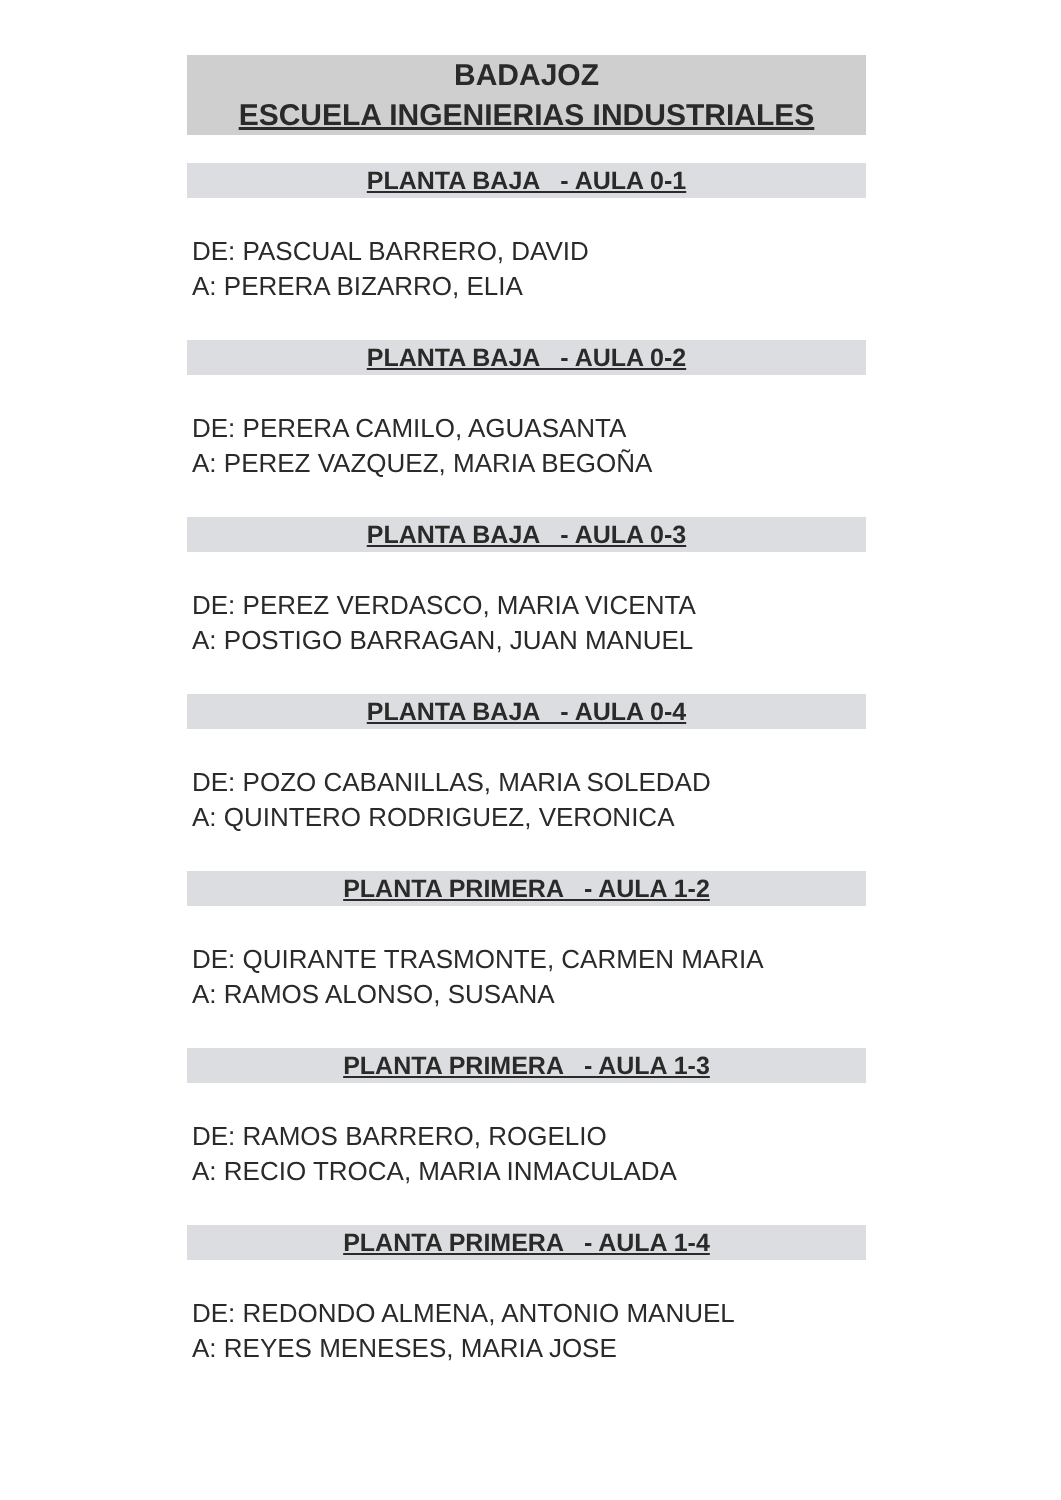BADAJOZ
ESCUELA INGENIERIAS INDUSTRIALES
PLANTA BAJA - AULA 0-1
DE: PASCUAL BARRERO, DAVID
A: PERERA BIZARRO, ELIA
PLANTA BAJA - AULA 0-2
DE: PERERA CAMILO, AGUASANTA
A: PEREZ VAZQUEZ, MARIA BEGOÑA
PLANTA BAJA - AULA 0-3
DE: PEREZ VERDASCO, MARIA VICENTA
A: POSTIGO BARRAGAN, JUAN MANUEL
PLANTA BAJA - AULA 0-4
DE: POZO CABANILLAS, MARIA SOLEDAD
A: QUINTERO RODRIGUEZ, VERONICA
PLANTA PRIMERA - AULA 1-2
DE: QUIRANTE TRASMONTE, CARMEN MARIA
A: RAMOS ALONSO, SUSANA
PLANTA PRIMERA - AULA 1-3
DE: RAMOS BARRERO, ROGELIO
A: RECIO TROCA, MARIA INMACULADA
PLANTA PRIMERA - AULA 1-4
DE: REDONDO ALMENA, ANTONIO MANUEL
A: REYES MENESES, MARIA JOSE